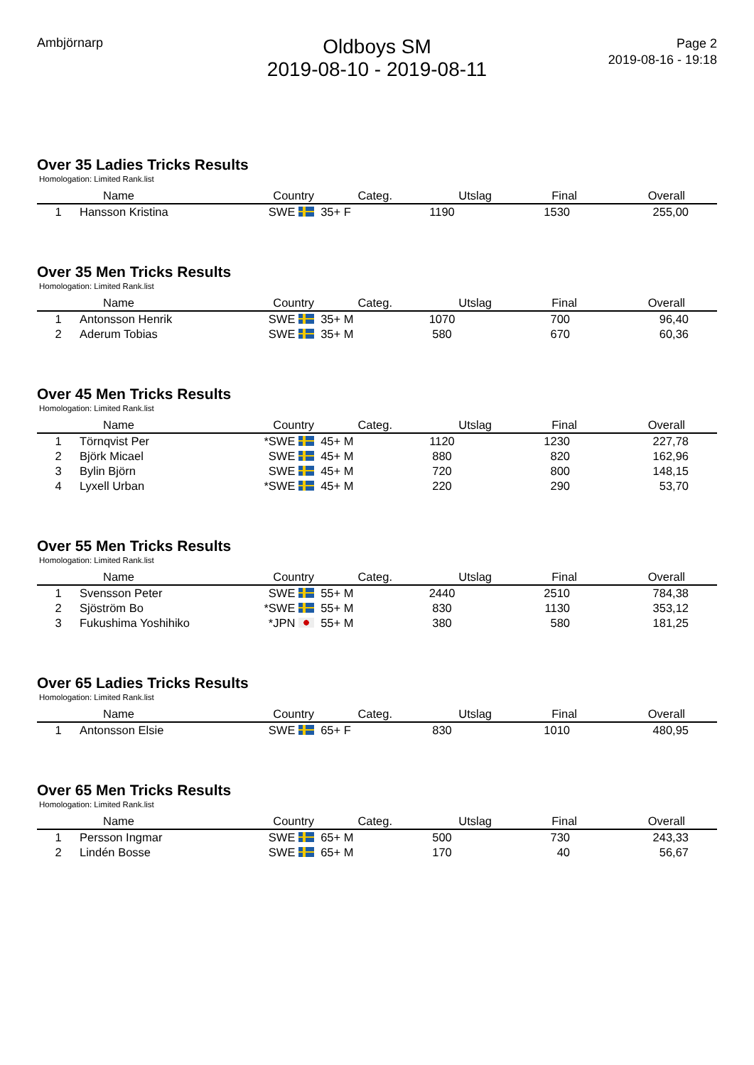Ambjörnarp
Oldboys SM
2019-08-10 - 2019-08-11
Page 2
2019-08-16 - 19:18
Over 35 Ladies Tricks Results
Homologation: Limited Rank.list
| | Name | Country | Categ. | Utslag | Final | Overall |
| --- | --- | --- | --- | --- | --- | --- |
| 1 | Hansson Kristina SWE | | 35+ F | 1190 | 1530 | 255,00 |
Over 35 Men Tricks Results
Homologation: Limited Rank.list
| | Name | Country | Categ. | Utslag | Final | Overall |
| --- | --- | --- | --- | --- | --- | --- |
| 1 | Antonsson Henrik SWE | | 35+ M | 1070 | 700 | 96,40 |
| 2 | Aderum Tobias SWE | | 35+ M | 580 | 670 | 60,36 |
Over 45 Men Tricks Results
Homologation: Limited Rank.list
| | Name | Country | Categ. | Utslag | Final | Overall |
| --- | --- | --- | --- | --- | --- | --- |
| 1 | Törnqvist Per *SWE | | 45+ M | 1120 | 1230 | 227,78 |
| 2 | Björk Micael SWE | | 45+ M | 880 | 820 | 162,96 |
| 3 | Bylin Björn SWE | | 45+ M | 720 | 800 | 148,15 |
| 4 | Lyxell Urban *SWE | | 45+ M | 220 | 290 | 53,70 |
Over 55 Men Tricks Results
Homologation: Limited Rank.list
| | Name | Country | Categ. | Utslag | Final | Overall |
| --- | --- | --- | --- | --- | --- | --- |
| 1 | Svensson Peter SWE | | 55+ M | 2440 | 2510 | 784,38 |
| 2 | Sjöström Bo *SWE | | 55+ M | 830 | 1130 | 353,12 |
| 3 | Fukushima Yoshihiko *JPN | | 55+ M | 380 | 580 | 181,25 |
Over 65 Ladies Tricks Results
Homologation: Limited Rank.list
| | Name | Country | Categ. | Utslag | Final | Overall |
| --- | --- | --- | --- | --- | --- | --- |
| 1 | Antonsson Elsie SWE | | 65+ F | 830 | 1010 | 480,95 |
Over 65 Men Tricks Results
Homologation: Limited Rank.list
| | Name | Country | Categ. | Utslag | Final | Overall |
| --- | --- | --- | --- | --- | --- | --- |
| 1 | Persson Ingmar SWE | | 65+ M | 500 | 730 | 243,33 |
| 2 | Lindén Bosse SWE | | 65+ M | 170 | 40 | 56,67 |